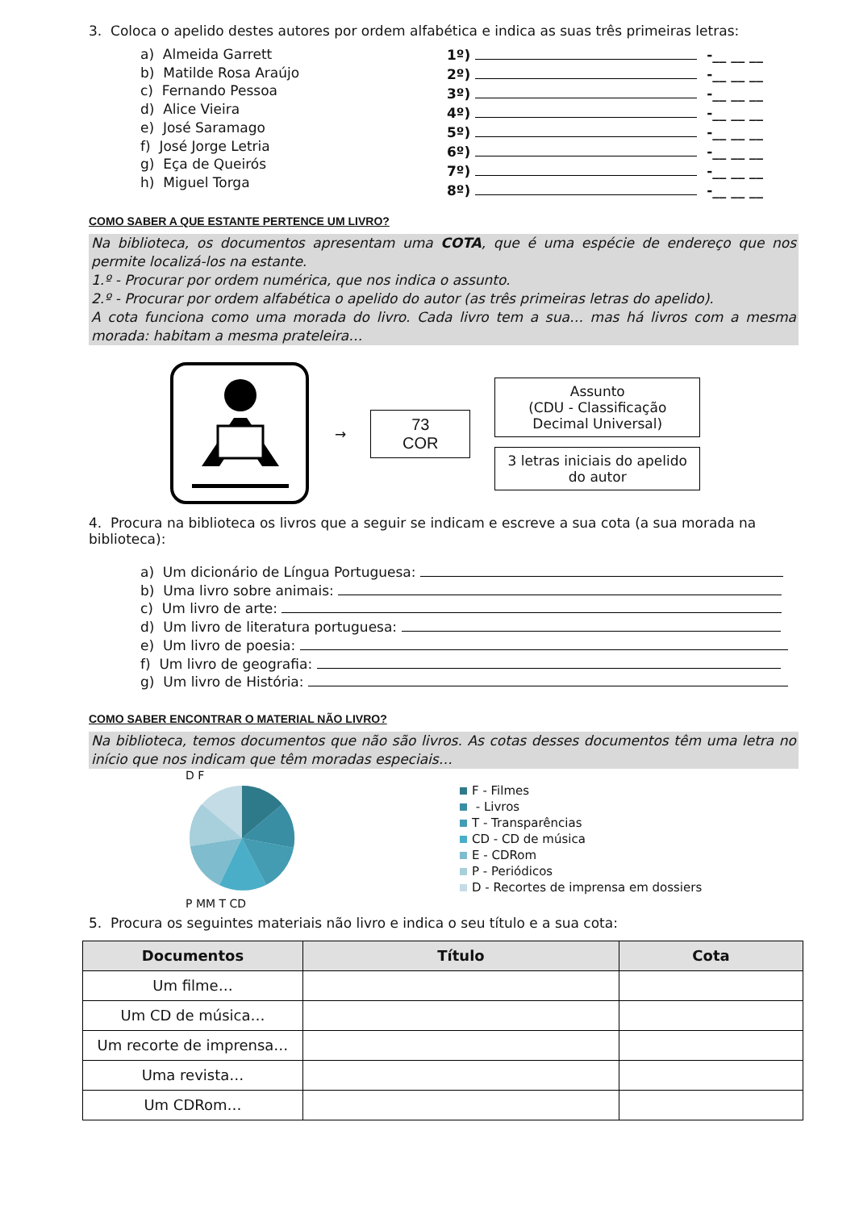3. Coloca o apelido destes autores por ordem alfabética e indica as suas três primeiras letras:
a) Almeida Garrett
b) Matilde Rosa Araújo
c) Fernando Pessoa
d) Alice Vieira
e) José Saramago
f) José Jorge Letria
g) Eça de Queirós
h) Miguel Torga
1º) -__ __ __
2º) -__ __ __
3º) -__ __ __
4º) -__ __ __
5º) -__ __ __
6º) -__ __ __
7º) -__ __ __
8º) -__ __ __
COMO SABER A QUE ESTANTE PERTENCE UM LIVRO?
Na biblioteca, os documentos apresentam uma COTA, que é uma espécie de endereço que nos permite localizá-los na estante.
1.º - Procurar por ordem numérica, que nos indica o assunto.
2.º - Procurar por ordem alfabética o apelido do autor (as três primeiras letras do apelido).
A cota funciona como uma morada do livro. Cada livro tem a sua… mas há livros com a mesma morada: habitam a mesma prateleira…
→
73
COR
Assunto
(CDU - Classificação Decimal Universal)
3 letras iniciais do apelido do autor
4. Procura na biblioteca os livros que a seguir se indicam e escreve a sua cota (a sua morada na biblioteca):
a) Um dicionário de Língua Portuguesa:
b) Uma livro sobre animais:
c) Um livro de arte:
d) Um livro de literatura portuguesa:
e) Um livro de poesia:
f) Um livro de geografia:
g) Um livro de História:
COMO SABER ENCONTRAR O MATERIAL NÃO LIVRO?
Na biblioteca, temos documentos que não são livros. As cotas desses documentos têm uma letra no início que nos indicam que têm moradas especiais…
D F
P MM T CD
F - Filmes
- Livros
T - Transparências
CD - CD de música
E - CDRom
P - Periódicos
D - Recortes de imprensa em dossiers
5. Procura os seguintes materiais não livro e indica o seu título e a sua cota:
| Documentos | Título | Cota |
| --- | --- | --- |
| Um filme… | | |
| Um CD de música… | | |
| Um recorte de imprensa… | | |
| Uma revista… | | |
| Um CDRom… | | |